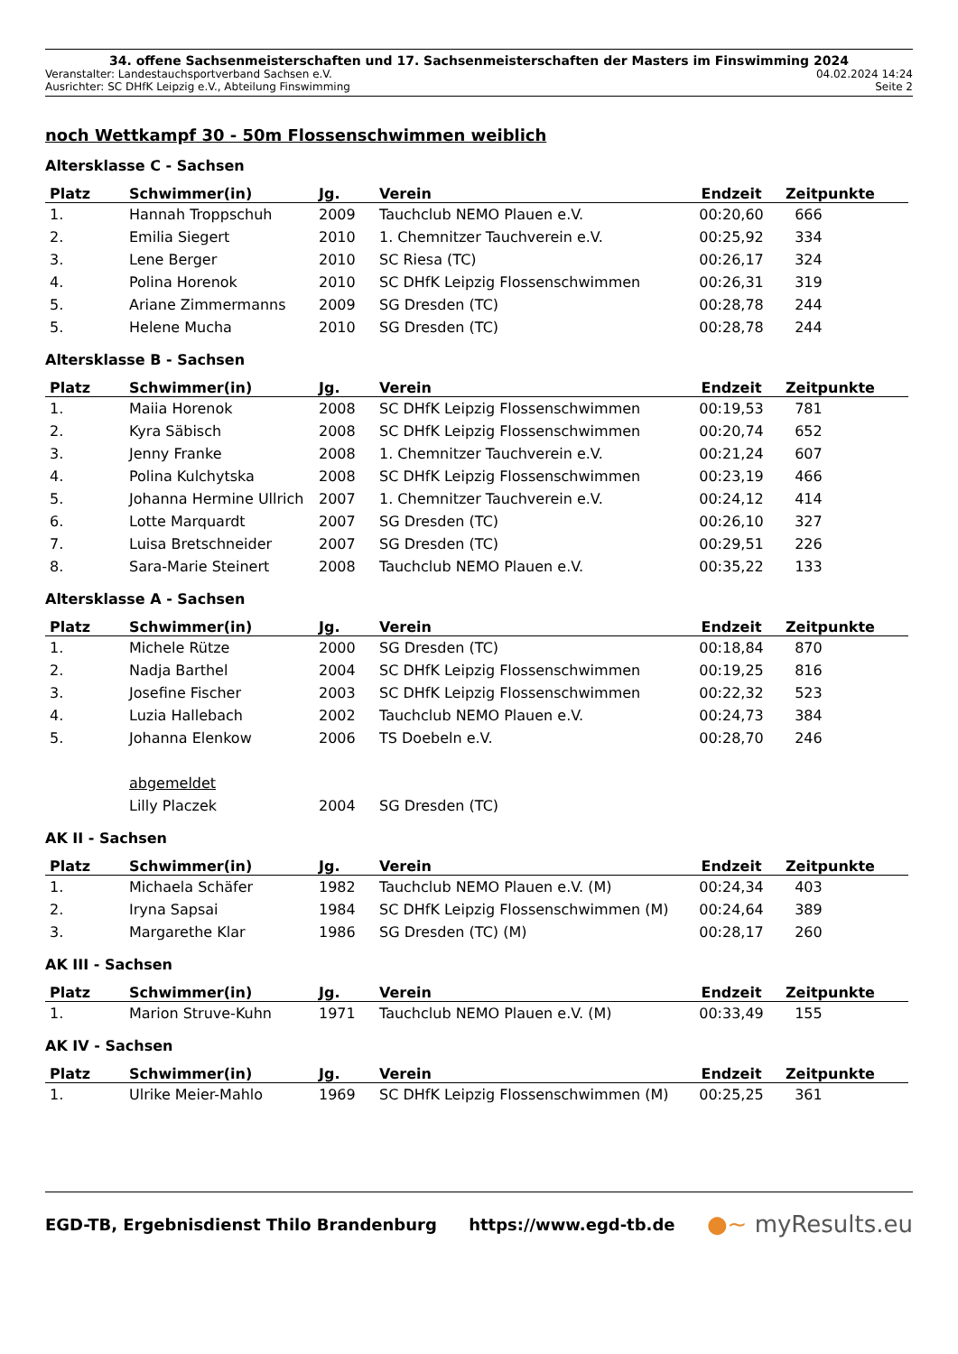34. offene Sachsenmeisterschaften und 17. Sachsenmeisterschaften der Masters im Finswimming 2024
Veranstalter: Landestauchsportverband Sachsen e.V. 04.02.2024 14:24
Ausrichter: SC DHfK Leipzig e.V., Abteilung Finswimming Seite 2
noch Wettkampf 30 - 50m Flossenschwimmen weiblich
Altersklasse C - Sachsen
| Platz | Schwimmer(in) | Jg. | Verein | Endzeit | Zeitpunkte |
| --- | --- | --- | --- | --- | --- |
| 1. | Hannah Troppschuh | 2009 | Tauchclub NEMO Plauen e.V. | 00:20,60 | 666 |
| 2. | Emilia Siegert | 2010 | 1. Chemnitzer Tauchverein e.V. | 00:25,92 | 334 |
| 3. | Lene Berger | 2010 | SC Riesa (TC) | 00:26,17 | 324 |
| 4. | Polina Horenok | 2010 | SC DHfK Leipzig Flossenschwimmen | 00:26,31 | 319 |
| 5. | Ariane Zimmermanns | 2009 | SG Dresden (TC) | 00:28,78 | 244 |
| 5. | Helene Mucha | 2010 | SG Dresden (TC) | 00:28,78 | 244 |
Altersklasse B - Sachsen
| Platz | Schwimmer(in) | Jg. | Verein | Endzeit | Zeitpunkte |
| --- | --- | --- | --- | --- | --- |
| 1. | Maiia Horenok | 2008 | SC DHfK Leipzig Flossenschwimmen | 00:19,53 | 781 |
| 2. | Kyra Säbisch | 2008 | SC DHfK Leipzig Flossenschwimmen | 00:20,74 | 652 |
| 3. | Jenny Franke | 2008 | 1. Chemnitzer Tauchverein e.V. | 00:21,24 | 607 |
| 4. | Polina Kulchytska | 2008 | SC DHfK Leipzig Flossenschwimmen | 00:23,19 | 466 |
| 5. | Johanna Hermine Ullrich | 2007 | 1. Chemnitzer Tauchverein e.V. | 00:24,12 | 414 |
| 6. | Lotte Marquardt | 2007 | SG Dresden (TC) | 00:26,10 | 327 |
| 7. | Luisa Bretschneider | 2007 | SG Dresden (TC) | 00:29,51 | 226 |
| 8. | Sara-Marie Steinert | 2008 | Tauchclub NEMO Plauen e.V. | 00:35,22 | 133 |
Altersklasse A - Sachsen
| Platz | Schwimmer(in) | Jg. | Verein | Endzeit | Zeitpunkte |
| --- | --- | --- | --- | --- | --- |
| 1. | Michele Rütze | 2000 | SG Dresden (TC) | 00:18,84 | 870 |
| 2. | Nadja Barthel | 2004 | SC DHfK Leipzig Flossenschwimmen | 00:19,25 | 816 |
| 3. | Josefine Fischer | 2003 | SC DHfK Leipzig Flossenschwimmen | 00:22,32 | 523 |
| 4. | Luzia Hallebach | 2002 | Tauchclub NEMO Plauen e.V. | 00:24,73 | 384 |
| 5. | Johanna Elenkow | 2006 | TS Doebeln e.V. | 00:28,70 | 246 |
| | abgemeldet | | | | |
| | Lilly Placzek | 2004 | SG Dresden (TC) | | |
AK II - Sachsen
| Platz | Schwimmer(in) | Jg. | Verein | Endzeit | Zeitpunkte |
| --- | --- | --- | --- | --- | --- |
| 1. | Michaela Schäfer | 1982 | Tauchclub NEMO Plauen e.V. (M) | 00:24,34 | 403 |
| 2. | Iryna Sapsai | 1984 | SC DHfK Leipzig Flossenschwimmen (M) | 00:24,64 | 389 |
| 3. | Margarethe Klar | 1986 | SG Dresden (TC) (M) | 00:28,17 | 260 |
AK III - Sachsen
| Platz | Schwimmer(in) | Jg. | Verein | Endzeit | Zeitpunkte |
| --- | --- | --- | --- | --- | --- |
| 1. | Marion Struve-Kuhn | 1971 | Tauchclub NEMO Plauen e.V. (M) | 00:33,49 | 155 |
AK IV - Sachsen
| Platz | Schwimmer(in) | Jg. | Verein | Endzeit | Zeitpunkte |
| --- | --- | --- | --- | --- | --- |
| 1. | Ulrike Meier-Mahlo | 1969 | SC DHfK Leipzig Flossenschwimmen (M) | 00:25,25 | 361 |
EGD-TB, Ergebnisdienst Thilo Brandenburg https://www.egd-tb.de ●~ myResults.eu